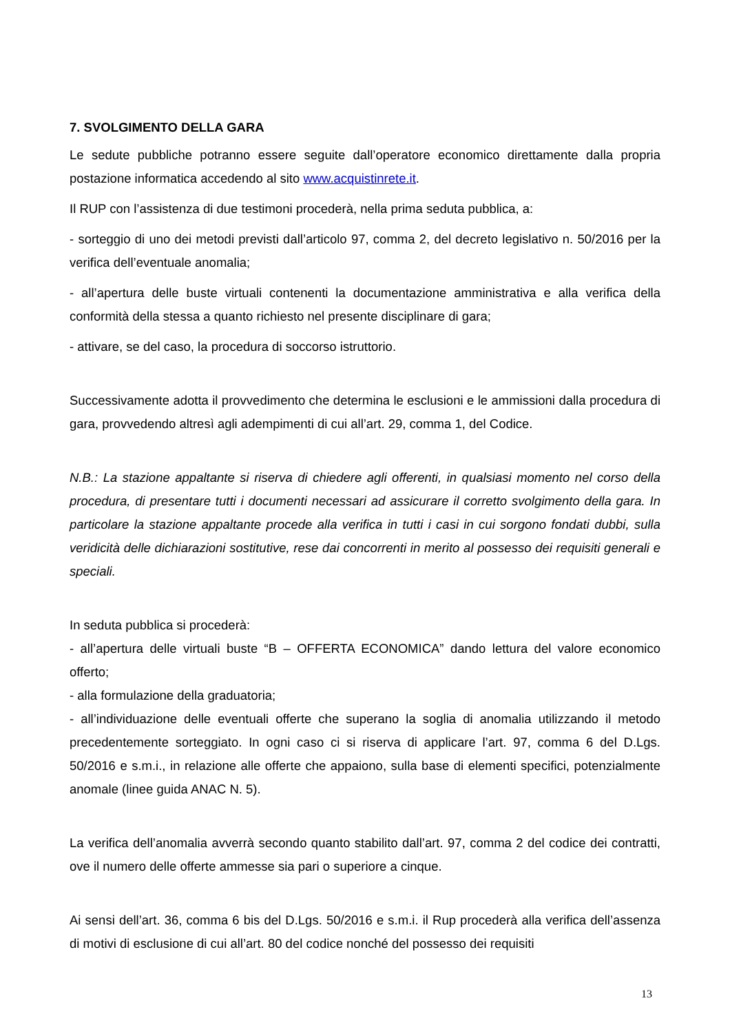7. SVOLGIMENTO DELLA GARA
Le sedute pubbliche potranno essere seguite dall’operatore economico direttamente dalla propria postazione informatica accedendo al sito www.acquistinrete.it.
Il RUP con l’assistenza di due testimoni procederà, nella prima seduta pubblica, a:
- sorteggio di uno dei metodi previsti dall’articolo 97, comma 2, del decreto legislativo n. 50/2016 per la verifica dell’eventuale anomalia;
- all’apertura delle buste virtuali contenenti la documentazione amministrativa e alla verifica della conformità della stessa a quanto richiesto nel presente disciplinare di gara;
- attivare, se del caso, la procedura di soccorso istruttorio.
Successivamente adotta il provvedimento che determina le esclusioni e le ammissioni dalla procedura di gara, provvedendo altresì agli adempimenti di cui all’art. 29, comma 1, del Codice.
N.B.: La stazione appaltante si riserva di chiedere agli offerenti, in qualsiasi momento nel corso della procedura, di presentare tutti i documenti necessari ad assicurare il corretto svolgimento della gara. In particolare la stazione appaltante procede alla verifica in tutti i casi in cui sorgono fondati dubbi, sulla veridicità delle dichiarazioni sostitutive, rese dai concorrenti in merito al possesso dei requisiti generali e speciali.
In seduta pubblica si procederà:
- all’apertura delle virtuali buste “B – OFFERTA ECONOMICA” dando lettura del valore economico offerto;
- alla formulazione della graduatoria;
- all’individuazione delle eventuali offerte che superano la soglia di anomalia utilizzando il metodo precedentemente sorteggiato. In ogni caso ci si riserva di applicare l’art. 97, comma 6 del D.Lgs. 50/2016 e s.m.i., in relazione alle offerte che appaiono, sulla base di elementi specifici, potenzialmente anomale (linee guida ANAC N. 5).
La verifica dell’anomalia avverrà secondo quanto stabilito dall’art. 97, comma 2 del codice dei contratti, ove il numero delle offerte ammesse sia pari o superiore a cinque.
Ai sensi dell’art. 36, comma 6 bis del D.Lgs. 50/2016 e s.m.i. il Rup procederà alla verifica dell’assenza di motivi di esclusione di cui all’art. 80 del codice nonché del possesso dei requisiti
13